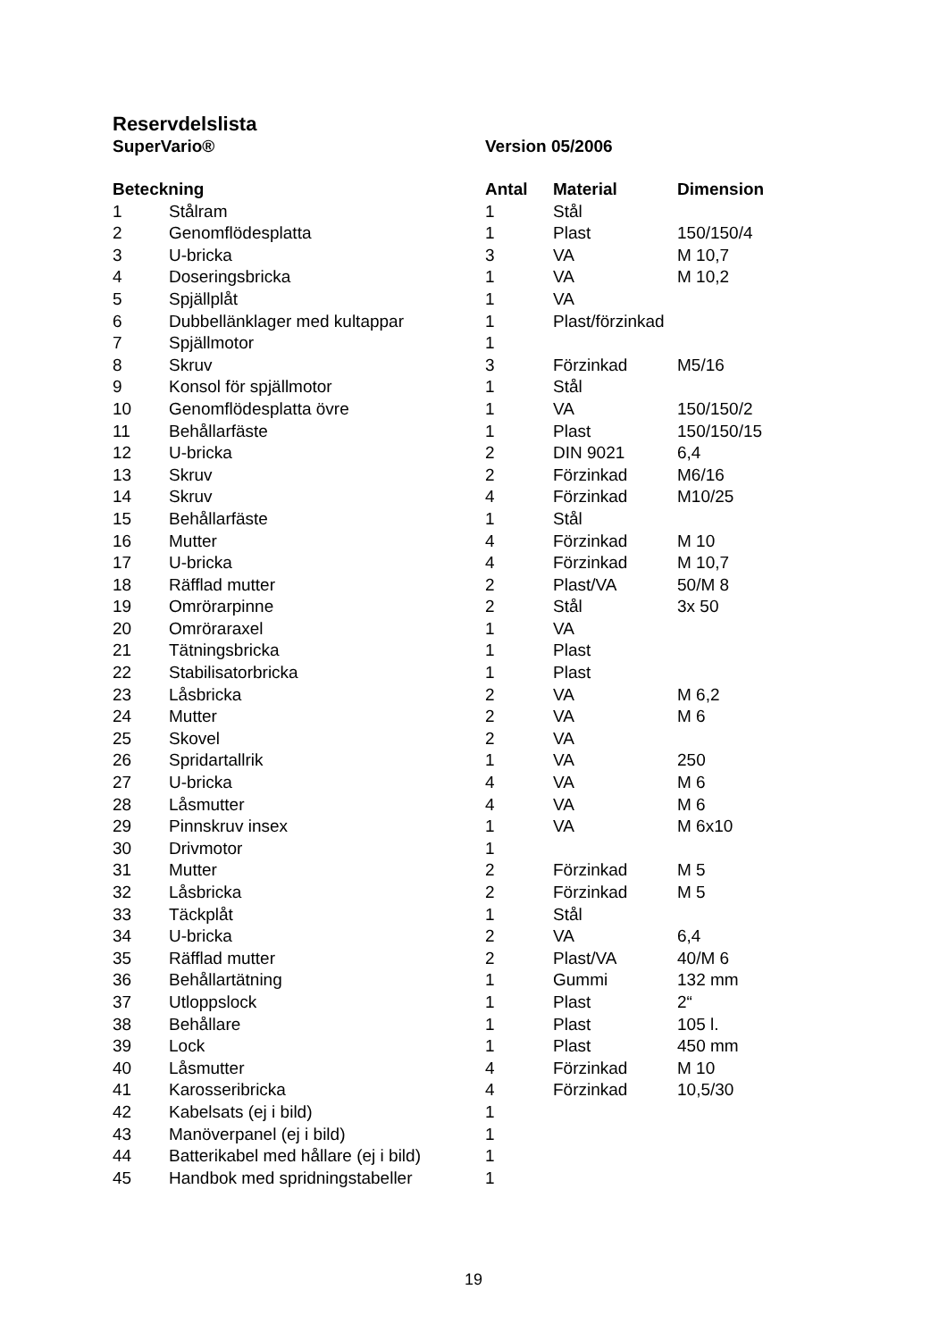Reservdelslista
SuperVario® Version 05/2006
| Beteckning | | Antal | Material | Dimension |
| --- | --- | --- | --- | --- |
| 1 | Stålram | 1 | Stål | |
| 2 | Genomflödesplatta | 1 | Plast | 150/150/4 |
| 3 | U-bricka | 3 | VA | M 10,7 |
| 4 | Doseringsbricka | 1 | VA | M 10,2 |
| 5 | Spjällplåt | 1 | VA | |
| 6 | Dubbellänklager med kultappar | 1 | Plast/förzinkad | |
| 7 | Spjällmotor | 1 | | |
| 8 | Skruv | 3 | Förzinkad | M5/16 |
| 9 | Konsol för spjällmotor | 1 | Stål | |
| 10 | Genomflödesplatta övre | 1 | VA | 150/150/2 |
| 11 | Behållarfäste | 1 | Plast | 150/150/15 |
| 12 | U-bricka | 2 | DIN 9021 | 6,4 |
| 13 | Skruv | 2 | Förzinkad | M6/16 |
| 14 | Skruv | 4 | Förzinkad | M10/25 |
| 15 | Behållarfäste | 1 | Stål | |
| 16 | Mutter | 4 | Förzinkad | M 10 |
| 17 | U-bricka | 4 | Förzinkad | M 10,7 |
| 18 | Räfflad mutter | 2 | Plast/VA | 50/M 8 |
| 19 | Omrörarpinne | 2 | Stål | 3x 50 |
| 20 | Omröraraxel | 1 | VA | |
| 21 | Tätningsbricka | 1 | Plast | |
| 22 | Stabilisatorbricka | 1 | Plast | |
| 23 | Låsbricka | 2 | VA | M 6,2 |
| 24 | Mutter | 2 | VA | M 6 |
| 25 | Skovel | 2 | VA | |
| 26 | Spridartallrik | 1 | VA | 250 |
| 27 | U-bricka | 4 | VA | M 6 |
| 28 | Låsmutter | 4 | VA | M 6 |
| 29 | Pinnskruv insex | 1 | VA | M 6x10 |
| 30 | Drivmotor | 1 | | |
| 31 | Mutter | 2 | Förzinkad | M 5 |
| 32 | Låsbricka | 2 | Förzinkad | M 5 |
| 33 | Täckplåt | 1 | Stål | |
| 34 | U-bricka | 2 | VA | 6,4 |
| 35 | Räfflad mutter | 2 | Plast/VA | 40/M 6 |
| 36 | Behållartätning | 1 | Gummi | 132 mm |
| 37 | Utloppslock | 1 | Plast | 2“ |
| 38 | Behållare | 1 | Plast | 105 l. |
| 39 | Lock | 1 | Plast | 450 mm |
| 40 | Låsmutter | 4 | Förzinkad | M 10 |
| 41 | Karosseribricka | 4 | Förzinkad | 10,5/30 |
| 42 | Kabelsats (ej i bild) | 1 | | |
| 43 | Manöverpanel (ej i bild) | 1 | | |
| 44 | Batterikabel med hållare (ej i bild) | 1 | | |
| 45 | Handbok med spridningstabeller | 1 | | |
19